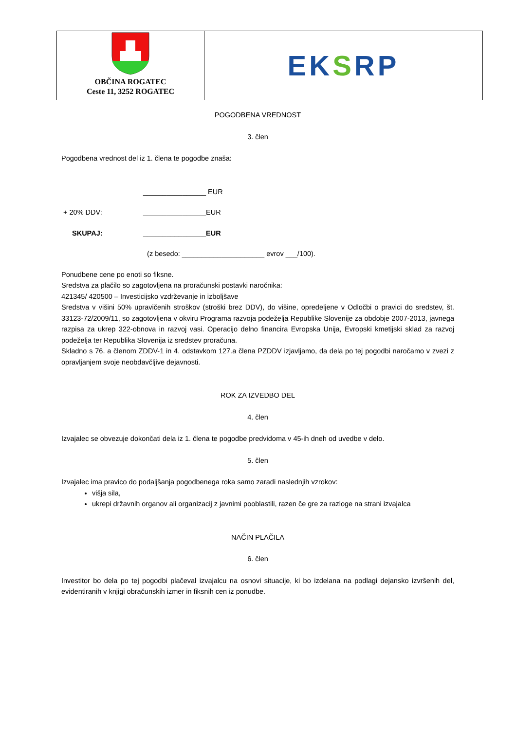| OBČINA ROGATEC Ceste 11, 3252 ROGATEC | EK S RP |
POGODBENA VREDNOST
3. člen
Pogodbena vrednost del iz 1. člena te pogodbe znaša:
| | ________________ EUR |
| + 20% DDV: | ________________EUR |
| SKUPAJ: | ________________EUR |
| | (z besedo: _____________________ evrov ___/100). |
Ponudbene cene po enoti so fiksne.
Sredstva za plačilo so zagotovljena na proračunski postavki naročnika:
421345/ 420500 – Investicijsko vzdrževanje in izboljšave
Sredstva v višini 50% upravičenih stroškov (stroški brez DDV), do višine, opredeljene v Odločbi o pravici do sredstev, št. 33123-72/2009/11, so zagotovljena v okviru Programa razvoja podeželja Republike Slovenije za obdobje 2007-2013, javnega razpisa za ukrep 322-obnova in razvoj vasi. Operacijo delno financira Evropska Unija, Evropski kmetijski sklad za razvoj podeželja ter Republika Slovenija iz sredstev proračuna.
Skladno s 76. a členom ZDDV-1 in 4. odstavkom 127.a člena PZDDV izjavljamo, da dela po tej pogodbi naročamo v zvezi z opravljanjem svoje neobdavčljive dejavnosti.
ROK ZA IZVEDBO DEL
4. člen
Izvajalec se obvezuje dokončati dela iz 1. člena te pogodbe predvidoma v 45-ih dneh od uvedbe v delo.
5. člen
Izvajalec ima pravico do podaljšanja pogodbenega roka samo zaradi naslednjih vzrokov:
višja sila,
ukrepi državnih organov ali organizacij z javnimi pooblastili, razen če gre za razloge na strani izvajalca
NAČIN PLAČILA
6. člen
Investitor bo dela po tej pogodbi plačeval izvajalcu na osnovi situacije, ki bo izdelana na podlagi dejansko izvršenih del, evidentiranih v knjigi obračunskih izmer in fiksnih cen iz ponudbe.